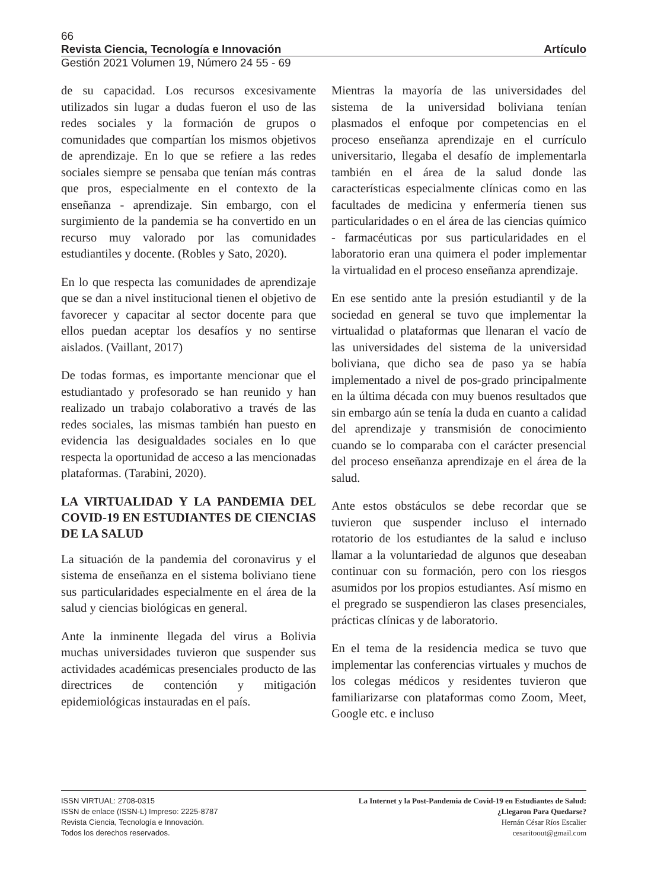66
Revista Ciencia, Tecnología e Innovación Artículo
Gestión 2021 Volumen 19, Número 24 55 - 69
de su capacidad. Los recursos excesivamente utilizados sin lugar a dudas fueron el uso de las redes sociales y la formación de grupos o comunidades que compartían los mismos objetivos de aprendizaje. En lo que se refiere a las redes sociales siempre se pensaba que tenían más contras que pros, especialmente en el contexto de la enseñanza - aprendizaje. Sin embargo, con el surgimiento de la pandemia se ha convertido en un recurso muy valorado por las comunidades estudiantiles y docente. (Robles y Sato, 2020).
En lo que respecta las comunidades de aprendizaje que se dan a nivel institucional tienen el objetivo de favorecer y capacitar al sector docente para que ellos puedan aceptar los desafíos y no sentirse aislados. (Vaillant, 2017)
De todas formas, es importante mencionar que el estudiantado y profesorado se han reunido y han realizado un trabajo colaborativo a través de las redes sociales, las mismas también han puesto en evidencia las desigualdades sociales en lo que respecta la oportunidad de acceso a las mencionadas plataformas. (Tarabini, 2020).
LA VIRTUALIDAD Y LA PANDEMIA DEL COVID-19 EN ESTUDIANTES DE CIENCIAS DE LA SALUD
La situación de la pandemia del coronavirus y el sistema de enseñanza en el sistema boliviano tiene sus particularidades especialmente en el área de la salud y ciencias biológicas en general.
Ante la inminente llegada del virus a Bolivia muchas universidades tuvieron que suspender sus actividades académicas presenciales producto de las directrices de contención y mitigación epidemiológicas instauradas en el país.
Mientras la mayoría de las universidades del sistema de la universidad boliviana tenían plasmados el enfoque por competencias en el proceso enseñanza aprendizaje en el currículo universitario, llegaba el desafío de implementarla también en el área de la salud donde las características especialmente clínicas como en las facultades de medicina y enfermería tienen sus particularidades o en el área de las ciencias químico - farmacéuticas por sus particularidades en el laboratorio eran una quimera el poder implementar la virtualidad en el proceso enseñanza aprendizaje.
En ese sentido ante la presión estudiantil y de la sociedad en general se tuvo que implementar la virtualidad o plataformas que llenaran el vacío de las universidades del sistema de la universidad boliviana, que dicho sea de paso ya se había implementado a nivel de pos-grado principalmente en la última década con muy buenos resultados que sin embargo aún se tenía la duda en cuanto a calidad del aprendizaje y transmisión de conocimiento cuando se lo comparaba con el carácter presencial del proceso enseñanza aprendizaje en el área de la salud.
Ante estos obstáculos se debe recordar que se tuvieron que suspender incluso el internado rotatorio de los estudiantes de la salud e incluso llamar a la voluntariedad de algunos que deseaban continuar con su formación, pero con los riesgos asumidos por los propios estudiantes. Así mismo en el pregrado se suspendieron las clases presenciales, prácticas clínicas y de laboratorio.
En el tema de la residencia medica se tuvo que implementar las conferencias virtuales y muchos de los colegas médicos y residentes tuvieron que familiarizarse con plataformas como Zoom, Meet, Google etc. e incluso
ISSN VIRTUAL: 2708-0315
ISSN de enlace (ISSN-L) Impreso: 2225-8787
Revista Ciencia, Tecnología e Innovación.
Todos los derechos reservados.
La Internet y la Post-Pandemia de Covid-19 en Estudiantes de Salud:
¿Llegaron Para Quedarse?
Hernán César Ríos Escalier
cesaritoout@gmail.com